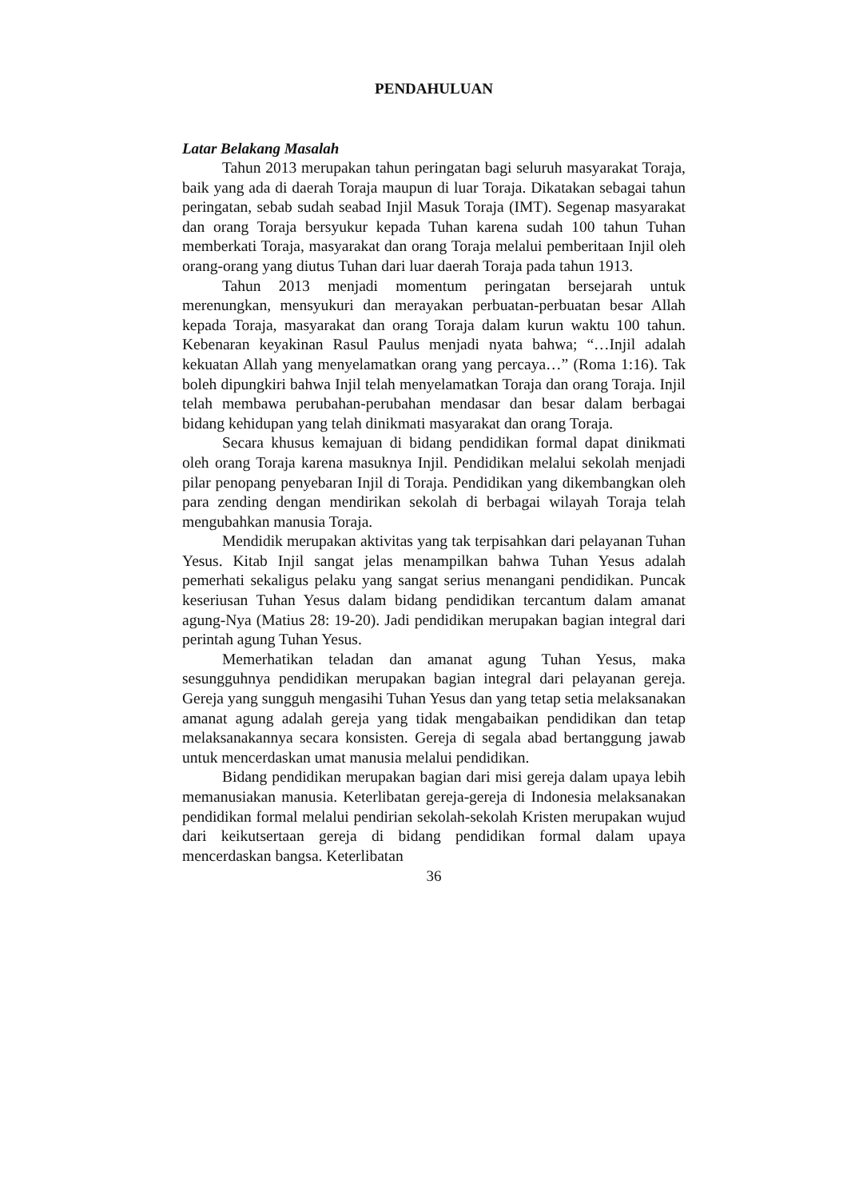PENDAHULUAN
Latar Belakang Masalah
Tahun 2013 merupakan tahun peringatan bagi seluruh masyarakat Toraja, baik yang ada di daerah Toraja maupun di luar Toraja. Dikatakan sebagai tahun peringatan, sebab sudah seabad Injil Masuk Toraja (IMT). Segenap masyarakat dan orang Toraja bersyukur kepada Tuhan karena sudah 100 tahun Tuhan memberkati Toraja, masyarakat dan orang Toraja melalui pemberitaan Injil oleh orang-orang yang diutus Tuhan dari luar daerah Toraja pada tahun 1913.
Tahun 2013 menjadi momentum peringatan bersejarah untuk merenungkan, mensyukuri dan merayakan perbuatan-perbuatan besar Allah kepada Toraja, masyarakat dan orang Toraja dalam kurun waktu 100 tahun. Kebenaran keyakinan Rasul Paulus menjadi nyata bahwa; “…Injil adalah kekuatan Allah yang menyelamatkan orang yang percaya…” (Roma 1:16). Tak boleh dipungkiri bahwa Injil telah menyelamatkan Toraja dan orang Toraja. Injil telah membawa perubahan-perubahan mendasar dan besar dalam berbagai bidang kehidupan yang telah dinikmati masyarakat dan orang Toraja.
Secara khusus kemajuan di bidang pendidikan formal dapat dinikmati oleh orang Toraja karena masuknya Injil. Pendidikan melalui sekolah menjadi pilar penopang penyebaran Injil di Toraja. Pendidikan yang dikembangkan oleh para zending dengan mendirikan sekolah di berbagai wilayah Toraja telah mengubahkan manusia Toraja.
Mendidik merupakan aktivitas yang tak terpisahkan dari pelayanan Tuhan Yesus. Kitab Injil sangat jelas menampilkan bahwa Tuhan Yesus adalah pemerhati sekaligus pelaku yang sangat serius menangani pendidikan. Puncak keseriusan Tuhan Yesus dalam bidang pendidikan tercantum dalam amanat agung-Nya (Matius 28: 19-20). Jadi pendidikan merupakan bagian integral dari perintah agung Tuhan Yesus.
Memerhatikan teladan dan amanat agung Tuhan Yesus, maka sesungguhnya pendidikan merupakan bagian integral dari pelayanan gereja. Gereja yang sungguh mengasihi Tuhan Yesus dan yang tetap setia melaksanakan amanat agung adalah gereja yang tidak mengabaikan pendidikan dan tetap melaksanakannya secara konsisten. Gereja di segala abad bertanggung jawab untuk mencerdaskan umat manusia melalui pendidikan.
Bidang pendidikan merupakan bagian dari misi gereja dalam upaya lebih memanusiakan manusia. Keterlibatan gereja-gereja di Indonesia melaksanakan pendidikan formal melalui pendirian sekolah-sekolah Kristen merupakan wujud dari keikutsertaan gereja di bidang pendidikan formal dalam upaya mencerdaskan bangsa. Keterlibatan
36